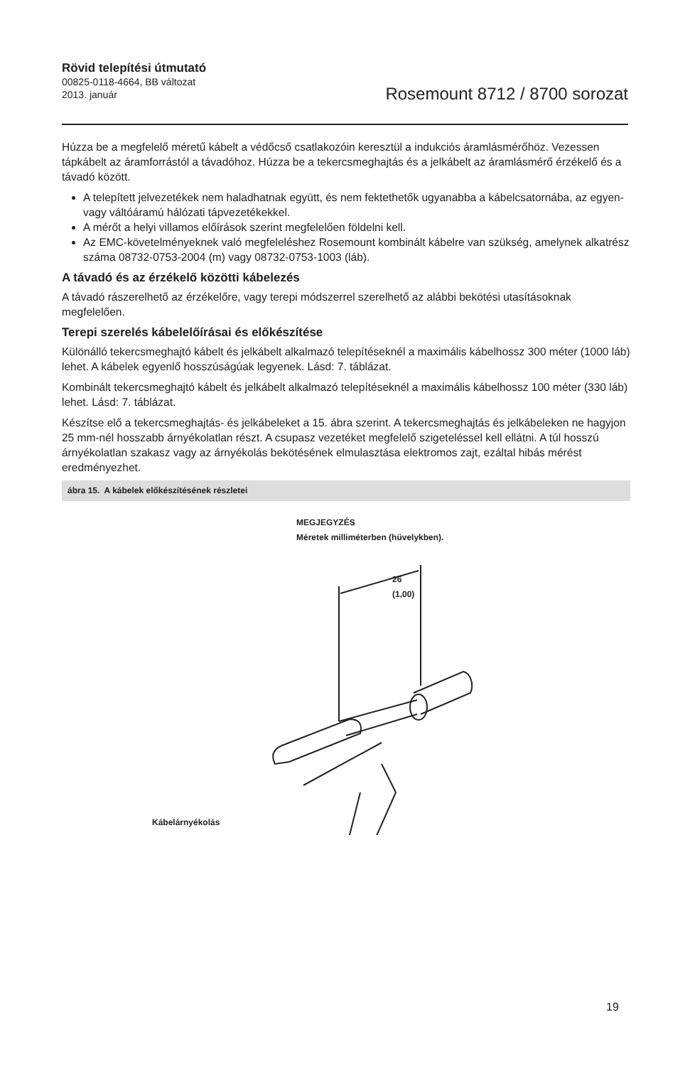Rövid telepítési útmutató
00825-0118-4664, BB változat
2013. január
Rosemount 8712 / 8700 sorozat
Húzza be a megfelelő méretű kábelt a védőcső csatlakozóin keresztül a indukciós áramlásmérőhöz. Vezessen tápkábelt az áramforrástól a távadóhoz. Húzza be a tekercsmeghajtás és a jelkábelt az áramlásmérő érzékelő és a távadó között.
A telepített jelvezetékek nem haladhatnak együtt, és nem fektethetők ugyanabba a kábelcsatornába, az egyen- vagy váltóáramú hálózati tápvezetékekkel.
A mérőt a helyi villamos előírások szerint megfelelően földelni kell.
Az EMC-követelményeknek való megfeleléshez Rosemount kombinált kábelre van szükség, amelynek alkatrész száma 08732-0753-2004 (m) vagy 08732-0753-1003 (láb).
A távadó és az érzékelő közötti kábelezés
A távadó rászerelhető az érzékelőre, vagy terepi módszerrel szerelhető az alábbi bekötési utasításoknak megfelelően.
Terepi szerelés kábelelőírásai és előkészítése
Különálló tekercsmeghajtó kábelt és jelkábelt alkalmazó telepítéseknél a maximális kábelhossz 300 méter (1000 láb) lehet. A kábelek egyenlő hosszúságúak legyenek. Lásd: 7. táblázat.
Kombinált tekercsmeghajtó kábelt és jelkábelt alkalmazó telepítéseknél a maximális kábelhossz 100 méter (330 láb) lehet. Lásd: 7. táblázat.
Készítse elő a tekercsmeghajtás- és jelkábeleket a 15. ábra szerint. A tekercsmeghajtás és jelkábeleken ne hagyjon 25 mm-nél hosszabb árnyékolatlan részt. A csupasz vezetéket megfelelő szigeteléssel kell ellátni. A túl hosszú árnyékolatlan szakasz vagy az árnyékolás bekötésének elmulasztása elektromos zajt, ezáltal hibás mérést eredményezhet.
ábra 15. A kábelek előkészítésének részletei
MEGJEGYZÉS
Méretek milliméterben (hüvelykben).
26
(1,00)
Kábelárnyékolás
19